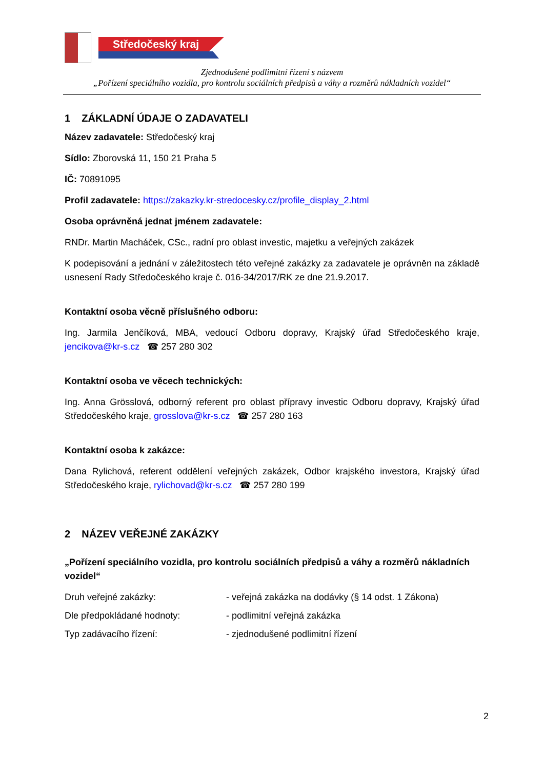Středočeský kraj
Zjednodušené podlimitní řízení s názvem
„Pořízení speciálního vozidla, pro kontrolu sociálních předpisů a váhy a rozměrů nákladních vozidel“
1 ZÁKLADNÍ ÚDAJE O ZADAVATELI
Název zadavatele: Středočeský kraj
Sídlo: Zborovská 11, 150 21 Praha 5
IČ: 70891095
Profil zadavatele: https://zakazky.kr-stredocesky.cz/profile_display_2.html
Osoba oprávněná jednat jménem zadavatele:
RNDr. Martin Macháček, CSc., radní pro oblast investic, majetku a veřejných zakázek
K podepisování a jednání v záležitostech této veřejné zakázky za zadavatele je oprávněn na základě usnesení Rady Středočeského kraje č. 016-34/2017/RK ze dne 21.9.2017.
Kontaktní osoba věcně příslušného odboru:
Ing. Jarmila Jenčíková, MBA, vedoucí Odboru dopravy, Krajský úřad Středočeského kraje, jencikova@kr-s.cz ☎ 257 280 302
Kontaktní osoba ve věcech technických:
Ing. Anna Grösslová, odborný referent pro oblast přípravy investic Odboru dopravy, Krajský úřad Středočeského kraje, grosslova@kr-s.cz ☎ 257 280 163
Kontaktní osoba k zakázce:
Dana Rylichová, referent oddělení veřejných zakázek, Odbor krajského investora, Krajský úřad Středočeského kraje, rylichovad@kr-s.cz ☎ 257 280 199
2 NÁZEV VEŘEJNÉ ZAKÁZKY
„Pořízení speciálního vozidla, pro kontrolu sociálních předpisů a váhy a rozměrů nákladních vozidel“
Druh veřejné zakázky: - veřejná zakázka na dodávky (§ 14 odst. 1 Zákona)
Dle předpokládané hodnoty: - podlimitní veřejná zakázka
Typ zadávacího řízení: - zjednodušené podlimitní řízení
2